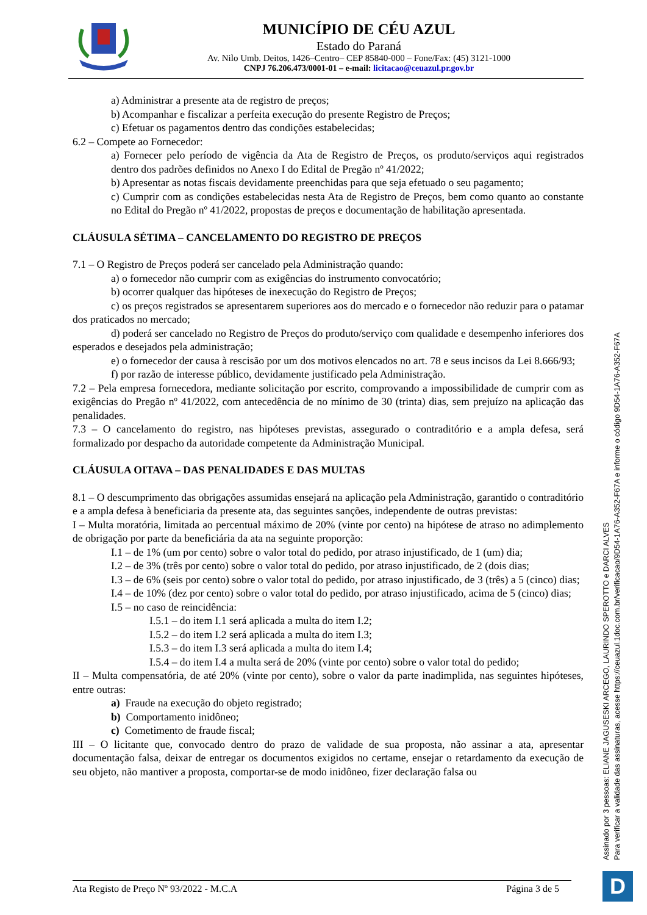MUNICÍPIO DE CÉU AZUL
Estado do Paraná
Av. Nilo Umb. Deitos, 1426–Centro– CEP 85840-000 – Fone/Fax: (45) 3121-1000
CNPJ 76.206.473/0001-01 – e-mail: licitacao@ceuazul.pr.gov.br
a) Administrar a presente ata de registro de preços;
b) Acompanhar e fiscalizar a perfeita execução do presente Registro de Preços;
c) Efetuar os pagamentos dentro das condições estabelecidas;
6.2 – Compete ao Fornecedor:
a) Fornecer pelo período de vigência da Ata de Registro de Preços, os produto/serviços aqui registrados dentro dos padrões definidos no Anexo I do Edital de Pregão nº 41/2022;
b) Apresentar as notas fiscais devidamente preenchidas para que seja efetuado o seu pagamento;
c) Cumprir com as condições estabelecidas nesta Ata de Registro de Preços, bem como quanto ao constante no Edital do Pregão nº 41/2022, propostas de preços e documentação de habilitação apresentada.
CLÁUSULA SÉTIMA – CANCELAMENTO DO REGISTRO DE PREÇOS
7.1 – O Registro de Preços poderá ser cancelado pela Administração quando:
a) o fornecedor não cumprir com as exigências do instrumento convocatório;
b) ocorrer qualquer das hipóteses de inexecução do Registro de Preços;
c) os preços registrados se apresentarem superiores aos do mercado e o fornecedor não reduzir para o patamar dos praticados no mercado;
d) poderá ser cancelado no Registro de Preços do produto/serviço com qualidade e desempenho inferiores dos esperados e desejados pela administração;
e) o fornecedor der causa à rescisão por um dos motivos elencados no art. 78 e seus incisos da Lei 8.666/93;
f) por razão de interesse público, devidamente justificado pela Administração.
7.2 – Pela empresa fornecedora, mediante solicitação por escrito, comprovando a impossibilidade de cumprir com as exigências do Pregão nº 41/2022, com antecedência de no mínimo de 30 (trinta) dias, sem prejuízo na aplicação das penalidades.
7.3 – O cancelamento do registro, nas hipóteses previstas, assegurado o contraditório e a ampla defesa, será formalizado por despacho da autoridade competente da Administração Municipal.
CLÁUSULA OITAVA – DAS PENALIDADES E DAS MULTAS
8.1 – O descumprimento das obrigações assumidas ensejará na aplicação pela Administração, garantido o contraditório e a ampla defesa à beneficiaria da presente ata, das seguintes sanções, independente de outras previstas:
I – Multa moratória, limitada ao percentual máximo de 20% (vinte por cento) na hipótese de atraso no adimplemento de obrigação por parte da beneficiária da ata na seguinte proporção:
I.1 – de 1% (um por cento) sobre o valor total do pedido, por atraso injustificado, de 1 (um) dia;
I.2 – de 3% (três por cento) sobre o valor total do pedido, por atraso injustificado, de 2 (dois dias;
I.3 – de 6% (seis por cento) sobre o valor total do pedido, por atraso injustificado, de 3 (três) a 5 (cinco) dias;
I.4 – de 10% (dez por cento) sobre o valor total do pedido, por atraso injustificado, acima de 5 (cinco) dias;
I.5 – no caso de reincidência:
I.5.1 – do item I.1 será aplicada a multa do item I.2;
I.5.2 – do item I.2 será aplicada a multa do item I.3;
I.5.3 – do item I.3 será aplicada a multa do item I.4;
I.5.4 – do item I.4 a multa será de 20% (vinte por cento) sobre o valor total do pedido;
II – Multa compensatória, de até 20% (vinte por cento), sobre o valor da parte inadimplida, nas seguintes hipóteses, entre outras:
a) Fraude na execução do objeto registrado;
b) Comportamento inidôneo;
c) Cometimento de fraude fiscal;
III – O licitante que, convocado dentro do prazo de validade de sua proposta, não assinar a ata, apresentar documentação falsa, deixar de entregar os documentos exigidos no certame, ensejar o retardamento da execução de seu objeto, não mantiver a proposta, comportar-se de modo inidôneo, fizer declaração falsa ou
Assinado por 3 pessoas: ELIANE JAGUSESKI ARCEGO, LAURINDO SPEROTTO e DARCI ALVES
Para verificar a validade das assinaturas, acesse https://ceuazul.1doc.com.br/verificacao/9D54-1A76-A352-F67A e informe o código 9D54-1A76-A352-F67A
D
Ata Registo de Preço Nº 93/2022 - M.C.A Página 3 de 5